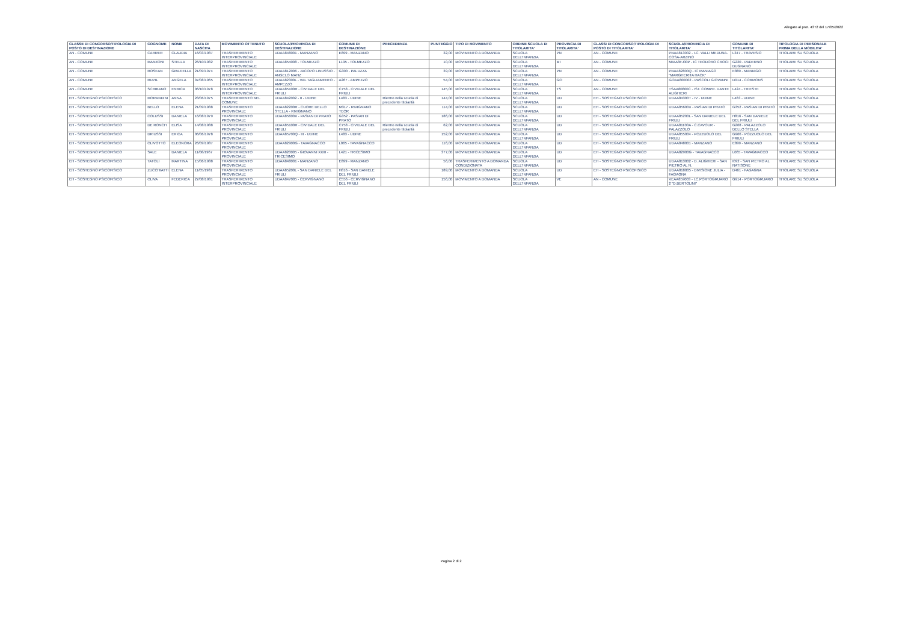Allegato al prot. 4372 del 17/05/2022
| CLASSE DI CONCORSO/TIPOLOGIA DI POSTO DI DESTINAZIONE | COGNOME | NOME | DATA DI NASCITA | MOVIMENTO OTTENUTO | SCUOLA/PROVINCIA DI DESTINAZIONE | COMUNE DI DESTINAZIONE | PRECEDENZA | PUNTEGGIO | TIPO DI MOVIMENTO | ORDINE SCUOLA DI TITOLARITA' | PROVINCIA DI TITOLARITA' | CLASSI DI CONCORSO/TIPOLOGIA DI POSTO DI TITOLARITA' | SCUOLA/PROVINCIA DI TITOLARITA' | COMUNE DI TITOLARITA' | TIPOLOGIA DI PERSONALE PRIMA DELLA MOBILITA' |
| --- | --- | --- | --- | --- | --- | --- | --- | --- | --- | --- | --- | --- | --- | --- | --- |
| AN - COMUNE | CARRER | CLAUDIA | 16/03/1987 | TRASFERIMENTO INTERPROVINCIALE | UDAA848001 - MANZANO | E899 - MANZANO | | 32,00 | MOVIMENTO A DOMANDA | SCUOLA DELL'INFANZIA | PN | AN - COMUNE | PNAA813002 - I.C. VALLI MEDUNA-COSA-ARZINO | L347 - TRAVESIO | TITOLARE SU SCUOLA |
| AN - COMUNE | MANZONI | STELLA | 26/10/1982 | TRASFERIMENTO INTERPROVINCIALE | UDAA854008 - TOLMEZZO | L195 - TOLMEZZO | | 10,00 | MOVIMENTO A DOMANDA | SCUOLA DELL'INFANZIA | MI | AN - COMUNE | MIAA8FJ00P - IC TEODORO CROCI | G220 - PADERNO DUGNANO | TITOLARE SU SCUOLA |
| AN - COMUNE | ROSEAN | GRAZIELLA | 21/09/1974 | TRASFERIMENTO INTERPROVINCIALE | UDAA812006 - JACOPO LINUSSIO - ANGELO MATIZ | G300 - PALUZZA | | 39,00 | MOVIMENTO A DOMANDA | SCUOLA DELL'INFANZIA | PN | AN - COMUNE | PNAA82800Q - IC MANIAGO "MARGHERITA HACK" | E889 - MANIAGO | TITOLARE SU SCUOLA |
| AN - COMUNE | RUPIL | ANGELA | 07/08/1965 | TRASFERIMENTO INTERPROVINCIALE | UDAA82300L - VAL TAGLIAMENTO - AMPEZZO | A267 - AMPEZZO | | 54,00 | MOVIMENTO A DOMANDA | SCUOLA DELL'INFANZIA | GO | AN - COMUNE | GOAA800002 - PASCOLI GIOVANNI | D014 - CORMONS | TITOLARE SU SCUOLA |
| AN - COMUNE | SCRIBANO | ENRICA | 06/10/1978 | TRASFERIMENTO INTERPROVINCIALE | UDAA85100R - CIVIDALE DEL FRIULI | C758 - CIVIDALE DEL FRIULI | | 145,00 | MOVIMENTO A DOMANDA | SCUOLA DELL'INFANZIA | TS | AN - COMUNE | TSAA80800C - IST. COMPR. DANTE ALIGHIERI | L424 - TRIESTE | TITOLARE SU SCUOLA |
| EH - SOSTEGNO PSICOFISICO | MORANDINI | ANNA | 28/06/1975 | TRASFERIMENTO NEL COMUNE | UDAA842002 - II - UDINE | L483 - UDINE | Rientro nella scuola di precedente titolarità | 144,00 | MOVIMENTO A DOMANDA | SCUOLA DELL'INFANZIA | UD | EH - SOSTEGNO PSICOFISICO | UDAA84300T - IV - UDINE | L483 - UDINE | TITOLARE SU SCUOLA |
| EH - SOSTEGNO PSICOFISICO | BELLO | ELENA | 21/09/1988 | TRASFERIMENTO PROVINCIALE | UDAA82200R - CUORE DELLO STELLA - RIVIGNANO | M317 - RIVIGNANO TEOR | | 114,00 | MOVIMENTO A DOMANDA | SCUOLA DELL'INFANZIA | UD | EH - SOSTEGNO PSICOFISICO | UDAA85600X - PASIAN DI PRATO | G352 - PASIAN DI PRATO | TITOLARE SU SCUOLA |
| EH - SOSTEGNO PSICOFISICO | COLUSSI | DANIELA | 16/08/1979 | TRASFERIMENTO PROVINCIALE | UDAA85600X - PASIAN DI PRATO | G352 - PASIAN DI PRATO | | 186,00 | MOVIMENTO A DOMANDA | SCUOLA DELL'INFANZIA | UD | EH - SOSTEGNO PSICOFISICO | UDAA85200L - SAN DANIELE DEL FRIULI | H816 - SAN DANIELE DEL FRIULI | TITOLARE SU SCUOLA |
| EH - SOSTEGNO PSICOFISICO | DE RONCH | ELISA | 14/08/1988 | TRASFERIMENTO PROVINCIALE | UDAA85100R - CIVIDALE DEL FRIULI | C758 - CIVIDALE DEL FRIULI | Rientro nella scuola di precedente titolarità | 62,00 | MOVIMENTO A DOMANDA | SCUOLA DELL'INFANZIA | UD | EH - SOSTEGNO PSICOFISICO | UDAA81100A - C.CAVOUR - PALAZZOLO | G268 - PALAZZOLO DELLO STELLA | TITOLARE SU SCUOLA |
| EH - SOSTEGNO PSICOFISICO | DRIUSSI | ERICA | 06/06/1978 | TRASFERIMENTO PROVINCIALE | UDAA85700Q - III - UDINE | L483 - UDINE | | 152,00 | MOVIMENTO A DOMANDA | SCUOLA DELL'INFANZIA | UD | EH - SOSTEGNO PSICOFISICO | UDAA855004 - POZZUOLO DEL FRIULI | G966 - POZZUOLO DEL FRIULI | TITOLARE SU SCUOLA |
| EH - SOSTEGNO PSICOFISICO | OLIVOTTO | ELEONORA | 26/09/1987 | TRASFERIMENTO PROVINCIALE | UDAA82900G - TAVAGNACCO | L065 - TAVAGNACCO | | 116,00 | MOVIMENTO A DOMANDA | SCUOLA DELL'INFANZIA | UD | EH - SOSTEGNO PSICOFISICO | UDAA848001 - MANZANO | E899 - MANZANO | TITOLARE SU SCUOLA |
| EH - SOSTEGNO PSICOFISICO | SALE | DANIELA | 11/08/1967 | TRASFERIMENTO PROVINCIALE | UDAA820005 - GIOVANNI XXIII - TRICESIMO | L421 - TRICESIMO | | 377,00 | MOVIMENTO A DOMANDA | SCUOLA DELL'INFANZIA | UD | EH - SOSTEGNO PSICOFISICO | UDAA82900G - TAVAGNACCO | L065 - TAVAGNACCO | TITOLARE SU SCUOLA |
| EH - SOSTEGNO PSICOFISICO | TATOLI | MARTINA | 15/06/1988 | TRASFERIMENTO PROVINCIALE | UDAA848001 - MANZANO | E899 - MANZANO | | 56,00 | TRASFERIMENTO A DOMANDA CONDIZIONATA | SCUOLA DELL'INFANZIA | UD | EH - SOSTEGNO PSICOFISICO | UDAA813002 - D. ALIGHIERI - SAN PIETRO AL N. | I092 - SAN PIETRO AL NATISONE | TITOLARE SU SCUOLA |
| EH - SOSTEGNO PSICOFISICO | ZUCCHIATTI | ELENA | 11/05/1981 | TRASFERIMENTO PROVINCIALE | UDAA85200L - SAN DANIELE DEL FRIULI | H816 - SAN DANIELE DEL FRIULI | | 189,00 | MOVIMENTO A DOMANDA | SCUOLA DELL'INFANZIA | UD | EH - SOSTEGNO PSICOFISICO | UDAA818005 - DIVISIONE JULIA - FAGAGNA | D461 - FAGAGNA | TITOLARE SU SCUOLA |
| EH - SOSTEGNO PSICOFISICO | OLIVA | FEDERICA | 27/08/1981 | TRASFERIMENTO INTERPROVINCIALE | UDAA847005 - CERVIGNANO | C556 - CERVIGNANO DEL FRIULI | | 156,00 | MOVIMENTO A DOMANDA | SCUOLA DELL'INFANZIA | VE | AN - COMUNE | VEAA859003 - I.C.PORTOGRUARO 2 "D.BERTOLINI" | G914 - PORTOGRUARO | TITOLARE SU SCUOLA |
Pagina 2 di 2